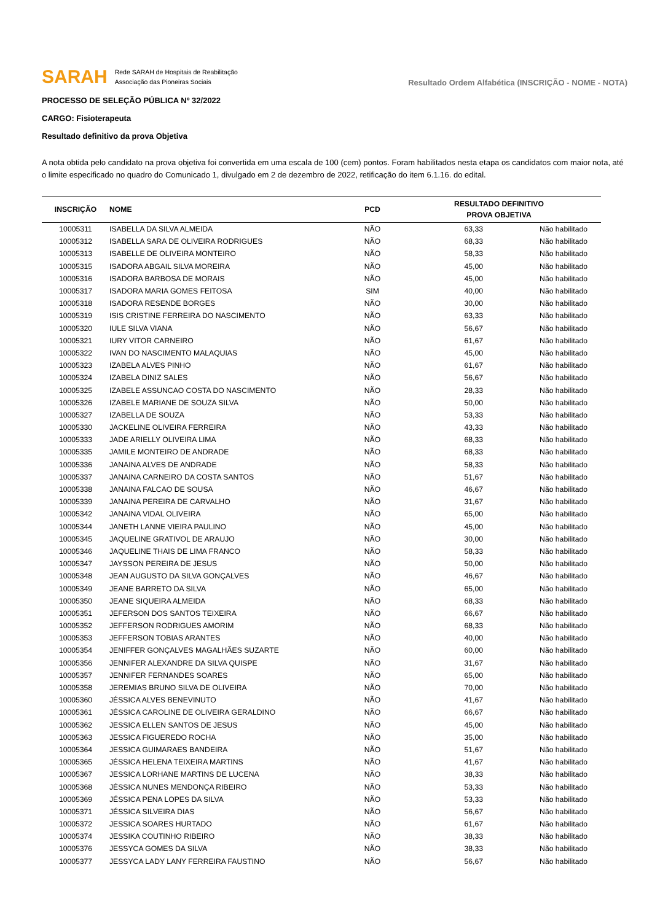SARAH
Rede SARAH de Hospitais de Reabilitação
Associação das Pioneiras Sociais
Resultado Ordem Alfabética (INSCRIÇÃO - NOME - NOTA)
PROCESSO DE SELEÇÃO PÚBLICA Nº 32/2022
CARGO: Fisioterapeuta
Resultado definitivo da prova Objetiva
A nota obtida pelo candidato na prova objetiva foi convertida em uma escala de 100 (cem) pontos. Foram habilitados nesta etapa os candidatos com maior nota, até o limite especificado no quadro do Comunicado 1, divulgado em 2 de dezembro de 2022, retificação do item 6.1.16. do edital.
| INSCRIÇÃO | NOME | PCD | RESULTADO DEFINITIVO PROVA OBJETIVA | |
| --- | --- | --- | --- | --- |
| 10005311 | ISABELLA DA SILVA ALMEIDA | NÃO | 63,33 | Não habilitado |
| 10005312 | ISABELLA SARA DE OLIVEIRA RODRIGUES | NÃO | 68,33 | Não habilitado |
| 10005313 | ISABELLE DE OLIVEIRA MONTEIRO | NÃO | 58,33 | Não habilitado |
| 10005315 | ISADORA ABGAIL SILVA MOREIRA | NÃO | 45,00 | Não habilitado |
| 10005316 | ISADORA BARBOSA DE MORAIS | NÃO | 45,00 | Não habilitado |
| 10005317 | ISADORA MARIA GOMES FEITOSA | SIM | 40,00 | Não habilitado |
| 10005318 | ISADORA RESENDE BORGES | NÃO | 30,00 | Não habilitado |
| 10005319 | ISIS CRISTINE FERREIRA DO NASCIMENTO | NÃO | 63,33 | Não habilitado |
| 10005320 | IULE SILVA VIANA | NÃO | 56,67 | Não habilitado |
| 10005321 | IURY VITOR CARNEIRO | NÃO | 61,67 | Não habilitado |
| 10005322 | IVAN DO NASCIMENTO MALAQUIAS | NÃO | 45,00 | Não habilitado |
| 10005323 | IZABELA ALVES PINHO | NÃO | 61,67 | Não habilitado |
| 10005324 | IZABELA DINIZ SALES | NÃO | 56,67 | Não habilitado |
| 10005325 | IZABELE ASSUNCAO COSTA DO NASCIMENTO | NÃO | 28,33 | Não habilitado |
| 10005326 | IZABELE MARIANE DE SOUZA SILVA | NÃO | 50,00 | Não habilitado |
| 10005327 | IZABELLA DE SOUZA | NÃO | 53,33 | Não habilitado |
| 10005330 | JACKELINE OLIVEIRA FERREIRA | NÃO | 43,33 | Não habilitado |
| 10005333 | JADE ARIELLY OLIVEIRA LIMA | NÃO | 68,33 | Não habilitado |
| 10005335 | JAMILE MONTEIRO DE ANDRADE | NÃO | 68,33 | Não habilitado |
| 10005336 | JANAINA ALVES DE ANDRADE | NÃO | 58,33 | Não habilitado |
| 10005337 | JANAINA CARNEIRO DA COSTA SANTOS | NÃO | 51,67 | Não habilitado |
| 10005338 | JANAINA FALCAO DE SOUSA | NÃO | 46,67 | Não habilitado |
| 10005339 | JANAINA PEREIRA DE CARVALHO | NÃO | 31,67 | Não habilitado |
| 10005342 | JANAINA VIDAL OLIVEIRA | NÃO | 65,00 | Não habilitado |
| 10005344 | JANETH LANNE VIEIRA PAULINO | NÃO | 45,00 | Não habilitado |
| 10005345 | JAQUELINE GRATIVOL DE ARAUJO | NÃO | 30,00 | Não habilitado |
| 10005346 | JAQUELINE THAIS DE LIMA FRANCO | NÃO | 58,33 | Não habilitado |
| 10005347 | JAYSSON PEREIRA DE JESUS | NÃO | 50,00 | Não habilitado |
| 10005348 | JEAN AUGUSTO DA SILVA GONÇALVES | NÃO | 46,67 | Não habilitado |
| 10005349 | JEANE BARRETO DA SILVA | NÃO | 65,00 | Não habilitado |
| 10005350 | JEANE SIQUEIRA ALMEIDA | NÃO | 68,33 | Não habilitado |
| 10005351 | JEFERSON DOS SANTOS TEIXEIRA | NÃO | 66,67 | Não habilitado |
| 10005352 | JEFFERSON RODRIGUES AMORIM | NÃO | 68,33 | Não habilitado |
| 10005353 | JEFFERSON TOBIAS ARANTES | NÃO | 40,00 | Não habilitado |
| 10005354 | JENIFFER GONÇALVES MAGALHÃES SUZARTE | NÃO | 60,00 | Não habilitado |
| 10005356 | JENNIFER ALEXANDRE DA SILVA QUISPE | NÃO | 31,67 | Não habilitado |
| 10005357 | JENNIFER FERNANDES SOARES | NÃO | 65,00 | Não habilitado |
| 10005358 | JEREMIAS BRUNO SILVA DE OLIVEIRA | NÃO | 70,00 | Não habilitado |
| 10005360 | JÉSSICA ALVES BENEVINUTO | NÃO | 41,67 | Não habilitado |
| 10005361 | JÉSSICA CAROLINE DE OLIVEIRA GERALDINO | NÃO | 66,67 | Não habilitado |
| 10005362 | JESSICA ELLEN SANTOS DE JESUS | NÃO | 45,00 | Não habilitado |
| 10005363 | JESSICA FIGUEREDO ROCHA | NÃO | 35,00 | Não habilitado |
| 10005364 | JESSICA GUIMARAES BANDEIRA | NÃO | 51,67 | Não habilitado |
| 10005365 | JÉSSICA HELENA TEIXEIRA MARTINS | NÃO | 41,67 | Não habilitado |
| 10005367 | JESSICA LORHANE MARTINS DE LUCENA | NÃO | 38,33 | Não habilitado |
| 10005368 | JÉSSICA NUNES MENDONÇA RIBEIRO | NÃO | 53,33 | Não habilitado |
| 10005369 | JÉSSICA PENA LOPES DA SILVA | NÃO | 53,33 | Não habilitado |
| 10005371 | JÉSSICA SILVEIRA DIAS | NÃO | 56,67 | Não habilitado |
| 10005372 | JESSICA SOARES HURTADO | NÃO | 61,67 | Não habilitado |
| 10005374 | JESSIKA COUTINHO RIBEIRO | NÃO | 38,33 | Não habilitado |
| 10005376 | JESSYCA GOMES DA SILVA | NÃO | 38,33 | Não habilitado |
| 10005377 | JESSYCA LADY LANY FERREIRA FAUSTINO | NÃO | 56,67 | Não habilitado |